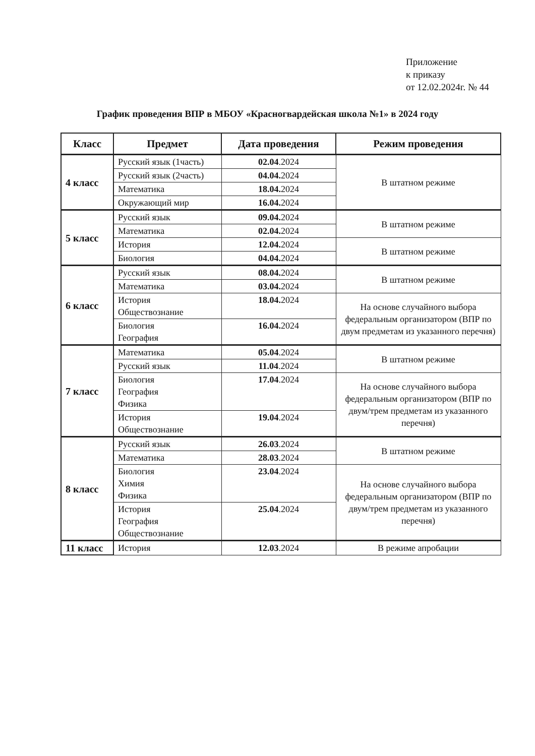Приложение
к приказу
от 12.02.2024г. № 44
График проведения ВПР в МБОУ «Красногвардейская школа №1» в 2024 году
| Класс | Предмет | Дата проведения | Режим проведения |
| --- | --- | --- | --- |
| 4 класс | Русский язык (1часть) | 02.04 .2024 | В штатном режиме |
| | Русский язык (2часть) | 04.04. 2024 | |
| | Математика | 18.04. 2024 | |
| | Окружающий мир | 16.04. 2024 | |
| 5 класс | Русский язык | 09.04. 2024 | В штатном режиме |
| | Математика | 02.04. 2024 | |
| | История | 12.04. 2024 | В штатном режиме |
| | Биология | 04.04. 2024 | |
| 6 класс | Русский язык | 08.04. 2024 | В штатном режиме |
| | Математика | 03.04. 2024 | |
| | История Обществознание | 18.04. 2024 | На основе случайного выбора федеральным организатором (ВПР по двум предметам из указанного перечня) |
| | Биология География | 16.04. 2024 | |
| 7 класс | Математика | 05.04 .2024 | В штатном режиме |
| | Русский язык | 11.04 .2024 | |
| | Биология География Физика | 17.04 .2024 | На основе случайного выбора федеральным организатором (ВПР по двум/трем предметам из указанного перечня) |
| | История Обществознание | 19.04 .2024 | |
| 8 класс | Русский язык | 26.03 .2024 | В штатном режиме |
| | Математика | 28.03 .2024 | |
| | Биология Химия Физика | 23.04 .2024 | На основе случайного выбора федеральным организатором (ВПР по двум/трем предметам из указанного перечня) |
| | История География Обществознание | 25.04 .2024 | |
| 11 класс | История | 12.03 .2024 | В режиме апробации |